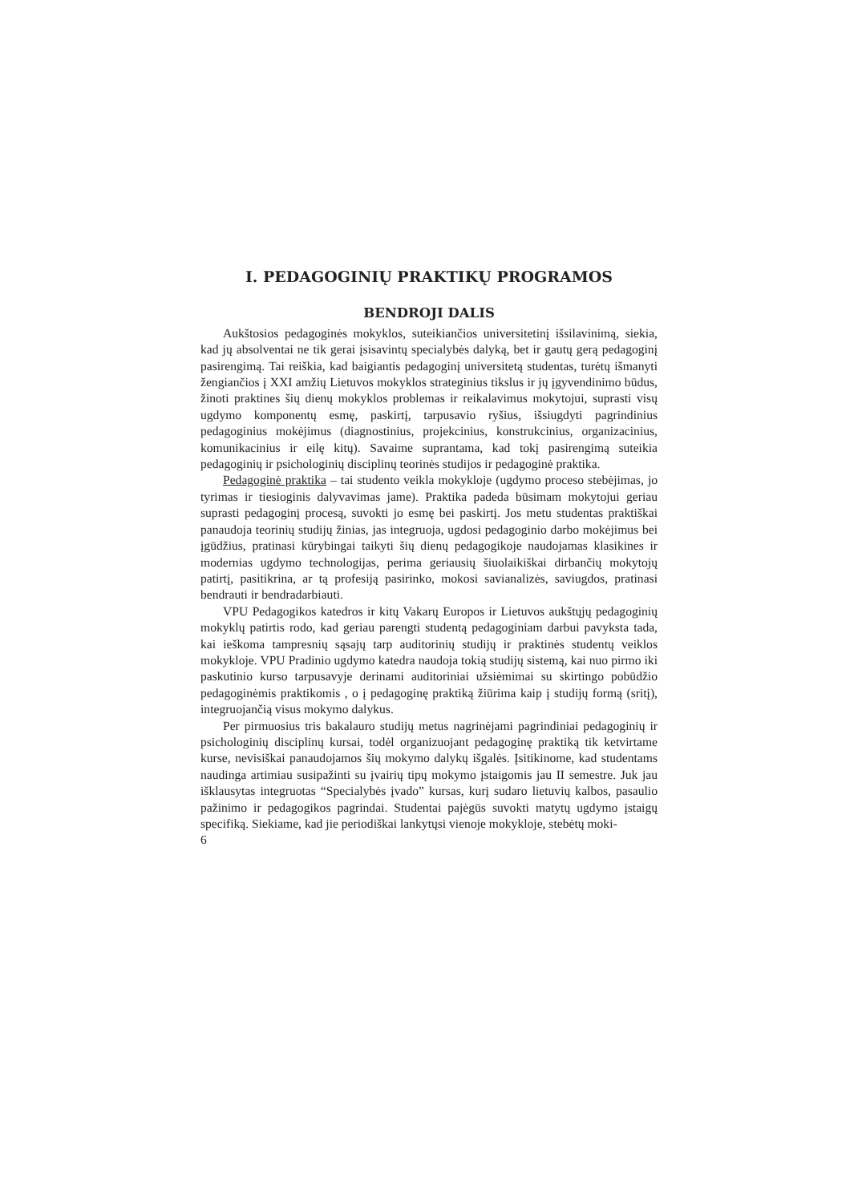I. PEDAGOGINIŲ PRAKTIKŲ PROGRAMOS
BENDROJI DALIS
Aukštosios pedagoginės mokyklos, suteikiančios universitetinį išsilavinimą, siekia, kad jų absolventai ne tik gerai įsisavintų specialybės dalyką, bet ir gautų gerą pedagoginį pasirengimą. Tai reiškia, kad baigiantis pedagoginį universitetą studentas, turėtų išmanyti žengiančios į XXI amžių Lietuvos mokyklos strateginius tikslus ir jų įgyvendinimo būdus, žinoti praktines šių dienų mokyklos problemas ir reikalavimus mokytojui, suprasti visų ugdymo komponentų esmę, paskirtį, tarpusavio ryšius, išsiugdyti pagrindinius pedagoginius mokėjimus (diagnostinius, projekcinius, konstrukcinius, organizacinius, komunikacinius ir eilę kitų). Savaime suprantama, kad tokį pasirengimą suteikia pedagoginių ir psichologinių disciplinų teorinės studijos ir pedagoginė praktika.
Pedagoginė praktika – tai studento veikla mokykloje (ugdymo proceso stebėjimas, jo tyrimas ir tiesioginis dalyvavimas jame). Praktika padeda būsimam mokytojui geriau suprasti pedagoginį procesą, suvokti jo esmę bei paskirtį. Jos metu studentas praktiškai panaudoja teorinių studijų žinias, jas integruoja, ugdosi pedagoginio darbo mokėjimus bei įgūdžius, pratinasi kūrybingai taikyti šių dienų pedagogikoje naudojamas klasikines ir modernias ugdymo technologijas, perima geriausių šiuolaikiškai dirbančių mokytojų patirtį, pasitikrina, ar tą profesiją pasirinko, mokosi savianalizės, saviugdos, pratinasi bendrauti ir bendradarbiauti.
VPU Pedagogikos katedros ir kitų Vakarų Europos ir Lietuvos aukštųjų pedagoginių mokyklų patirtis rodo, kad geriau parengti studentą pedagoginiam darbui pavyksta tada, kai ieškoma tampresnių sąsajų tarp auditorinių studijų ir praktinės studentų veiklos mokykloje. VPU Pradinio ugdymo katedra naudoja tokią studijų sistemą, kai nuo pirmo iki paskutinio kurso tarpusavyje derinami auditoriniai užsiėmimai su skirtingo pobūdžio pedagoginėmis praktikomis , o į pedagoginę praktiką žiūrima kaip į studijų formą (sritį), integruojančią visus mokymo dalykus.
Per pirmuosius tris bakalauro studijų metus nagrinėjami pagrindiniai pedagoginių ir psichologinių disciplinų kursai, todėl organizuojant pedagoginę praktiką tik ketvirtame kurse, nevisiškai panaudojamos šių mokymo dalykų išgalės. Įsitikinome, kad studentams naudinga artimiau susipažinti su įvairių tipų mokymo įstaigomis jau II semestre. Juk jau išklausytas integruotas “Specialybės įvado” kursas, kurį sudaro lietuvių kalbos, pasaulio pažinimo ir pedagogikos pagrindai. Studentai pajėgūs suvokti matytų ugdymo įstaigų specifiką. Siekiame, kad jie periodiškai lankytųsi vienoje mokykloje, stebėtų moki-
6